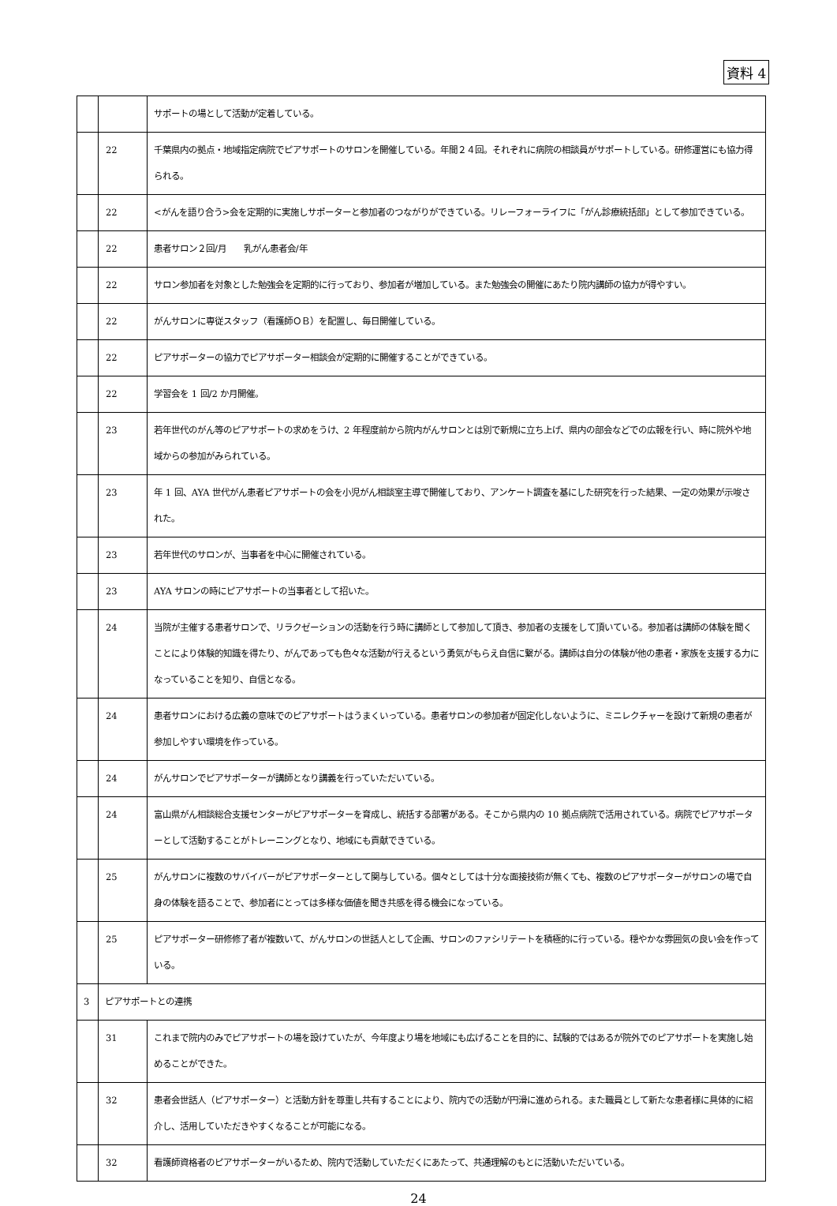資料 4
| | | サポートの場として活動が定着している。 |
| | 22 | 千葉県内の拠点・地域指定病院でピアサポートのサロンを開催している。年間２４回。それぞれに病院の相談員がサポートしている。研修運営にも協力得られる。 |
| | 22 | <がんを語り合う>会を定期的に実施しサポーターと参加者のつながりができている。リレーフォーライフに「がん診療統括部」として参加できている。 |
| | 22 | 患者サロン２回/月 乳がん患者会/年 |
| | 22 | サロン参加者を対象とした勉強会を定期的に行っており、参加者が増加している。また勉強会の開催にあたり院内講師の協力が得やすい。 |
| | 22 | がんサロンに専従スタッフ（看護師ＯＢ）を配置し、毎日開催している。 |
| | 22 | ピアサポーターの協力でピアサポーター相談会が定期的に開催することができている。 |
| | 22 | 学習会を 1 回/2 か月開催。 |
| | 23 | 若年世代のがん等のピアサポートの求めをうけ、2 年程度前から院内がんサロンとは別で新規に立ち上げ、県内の部会などでの広報を行い、時に院外や地域からの参加がみられている。 |
| | 23 | 年 1 回、AYA 世代がん患者ピアサポートの会を小児がん相談室主導で開催しており、アンケート調査を基にした研究を行った結果、一定の効果が示唆された。 |
| | 23 | 若年世代のサロンが、当事者を中心に開催されている。 |
| | 23 | AYA サロンの時にピアサポートの当事者として招いた。 |
| | 24 | 当院が主催する患者サロンで、リラクゼーションの活動を行う時に講師として参加して頂き、参加者の支援をして頂いている。参加者は講師の体験を聞くことにより体験的知識を得たり、がんであっても色々な活動が行えるという勇気がもらえ自信に繋がる。講師は自分の体験が他の患者・家族を支援する力になっていることを知り、自信となる。 |
| | 24 | 患者サロンにおける広義の意味でのピアサポートはうまくいっている。患者サロンの参加者が固定化しないように、ミニレクチャーを設けて新規の患者が参加しやすい環境を作っている。 |
| | 24 | がんサロンでピアサポーターが講師となり講義を行っていただいている。 |
| | 24 | 富山県がん相談総合支援センターがピアサポーターを育成し、統括する部署がある。そこから県内の 10 拠点病院で活用されている。病院でピアサポーターとして活動することがトレーニングとなり、地域にも貢献できている。 |
| | 25 | がんサロンに複数のサバイバーがピアサポーターとして関与している。個々としては十分な面接技術が無くても、複数のピアサポーターがサロンの場で自身の体験を語ることで、参加者にとっては多様な価値を聞き共感を得る機会になっている。 |
| | 25 | ピアサポーター研修修了者が複数いて、がんサロンの世話人として企画、サロンのファシリテートを積極的に行っている。穏やかな雰囲気の良い会を作っている。 |
| 3 | ピアサポートとの連携 | |
| | 31 | これまで院内のみでピアサポートの場を設けていたが、今年度より場を地域にも広げることを目的に、試験的ではあるが院外でのピアサポートを実施し始めることができた。 |
| | 32 | 患者会世話人（ピアサポーター）と活動方針を尊重し共有することにより、院内での活動が円滑に進められる。また職員として新たな患者様に具体的に紹介し、活用していただきやすくなることが可能になる。 |
| | 32 | 看護師資格者のピアサポーターがいるため、院内で活動していただくにあたって、共通理解のもとに活動いただいている。 |
24